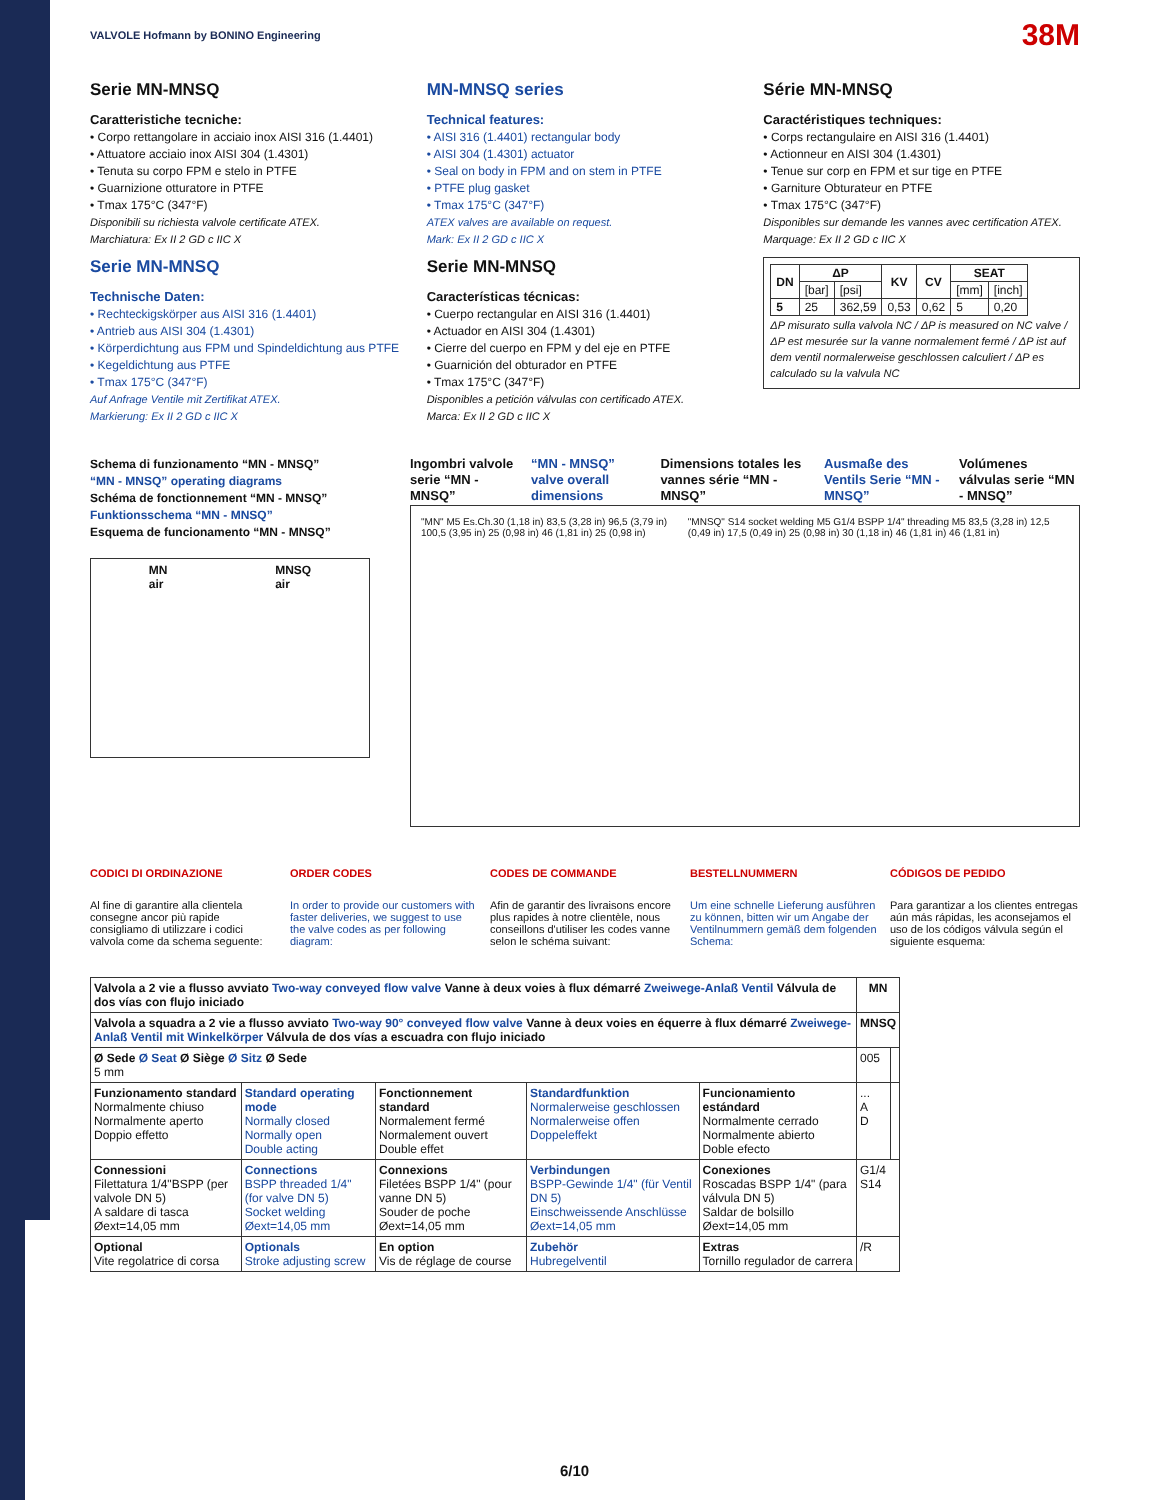VALVOLE Hofmann by BONINO Engineering
38M
Serie MN-MNSQ
Caratteristiche tecniche:
• Corpo rettangolare in acciaio inox AISI 316 (1.4401)
• Attuatore acciaio inox AISI 304 (1.4301)
• Tenuta su corpo FPM e stelo in PTFE
• Guarnizione otturatore in PTFE
• Tmax 175°C (347°F)
Disponibili su richiesta valvole certificate ATEX.
Marchiatura: Ex II 2 GD c IIC X
Serie MN-MNSQ
Technische Daten:
• Rechteckigskörper aus AISI 316 (1.4401)
• Antrieb aus AISI 304 (1.4301)
• Körperdichtung aus FPM und Spindeldichtung aus PTFE
• Kegeldichtung aus PTFE
• Tmax 175°C (347°F)
Auf Anfrage Ventile mit Zertifikat ATEX.
Markierung: Ex II 2 GD c IIC X
MN-MNSQ series
Technical features:
• AISI 316 (1.4401) rectangular body
• AISI 304 (1.4301) actuator
• Seal on body in FPM and on stem in PTFE
• PTFE plug gasket
• Tmax 175°C (347°F)
ATEX valves are available on request.
Mark: Ex II 2 GD c IIC X
Serie MN-MNSQ
Características técnicas:
• Cuerpo rectangular en AISI 316 (1.4401)
• Actuador en AISI 304 (1.4301)
• Cierre del cuerpo en FPM y del eje en PTFE
• Guarnición del obturador en PTFE
• Tmax 175°C (347°F)
Disponibles a petición válvulas con certificado ATEX.
Marca: Ex II 2 GD c IIC X
Série MN-MNSQ
Caractéristiques techniques:
• Corps rectangulaire en AISI 316 (1.4401)
• Actionneur en AISI 304 (1.4301)
• Tenue sur corp en FPM et sur tige en PTFE
• Garniture Obturateur en PTFE
• Tmax 175°C (347°F)
Disponibles sur demande les vannes avec certification ATEX.
Marquage: Ex II 2 GD c IIC X
| DN | ΔP | | KV | CV | SEAT | |
| --- | --- | --- | --- | --- | --- | --- |
| | [bar] | [psi] | | | [mm] | [inch] |
| 5 | 25 | 362,59 | 0,53 | 0,62 | 5 | 0,20 |
ΔP misurato sulla valvola NC / ΔP is measured on NC valve / ΔP est mesurée sur la vanne normalement fermé / ΔP ist auf dem ventil normalerweise geschlossen calculiert / ΔP es calculado su la valvula NC
Schema di funzionamento “MN - MNSQ”
“MN - MNSQ” operating diagrams
Schéma de fonctionnement “MN - MNSQ”
Funktionsschema “MN - MNSQ”
Esquema de funcionamento “MN - MNSQ”
MN
air MNSQ
air
Ingombri valvole serie “MN - MNSQ”
“MN - MNSQ” valve overall dimensions
Dimensions totales les vannes série “MN - MNSQ”
Ausmaße des Ventils Serie “MN - MNSQ”
Volúmenes válvulas serie “MN - MNSQ”
"MN" M5 Es.Ch.30 (1,18 in) 83,5 (3,28 in) 96,5 (3,79 in) 100,5 (3,95 in) 25 (0,98 in) 46 (1,81 in) 25 (0,98 in) "MNSQ" S14 socket welding M5 G1/4 BSPP 1/4" threading M5 83,5 (3,28 in) 12,5 (0,49 in) 17,5 (0,49 in) 25 (0,98 in) 30 (1,18 in) 46 (1,81 in) 46 (1,81 in)
CODICI DI ORDINAZIONE
Al fine di garantire alla clientela consegne ancor più rapide consigliamo di utilizzare i codici valvola come da schema seguente:
ORDER CODES
In order to provide our customers with faster deliveries, we suggest to use the valve codes as per following diagram:
CODES DE COMMANDE
Afin de garantir des livraisons encore plus rapides à notre clientèle, nous conseillons d'utiliser les codes vanne selon le schéma suivant:
BESTELLNUMMERN
Um eine schnelle Lieferung ausführen zu können, bitten wir um Angabe der Ventilnummern gemäß dem folgenden Schema:
CÓDIGOS DE PEDIDO
Para garantizar a los clientes entregas aún más rápidas, les aconsejamos el uso de los códigos válvula según el siguiente esquema:
| Valvola a 2 vie a flusso avviato Two-way conveyed flow valve Vanne à deux voies à flux démarré Zweiwege-Anlaß Ventil Válvula de dos vías con flujo iniciado | | | | | MN | |
| Valvola a squadra a 2 vie a flusso avviato Two-way 90° conveyed flow valve Vanne à deux voies en équerre à flux démarré Zweiwege-Anlaß Ventil mit Winkelkörper Válvula de dos vías a escuadra con flujo iniciado | | | | | MNSQ | |
| Ø Sede Ø Seat Ø Siège Ø Sitz Ø Sede 5 mm | | | | | 005 | |
| Funzionamento standard Normalmente chiuso Normalmente aperto Doppio effetto | Standard operating mode Normally closed Normally open Double acting | Fonctionnement standard Normalement fermé Normalement ouvert Double effet | Standardfunktion Normalerweise geschlossen Normalerweise offen Doppeleffekt | Funcionamiento estándard Normalmente cerrado Normalmente abierto Doble efecto | ... A D | |
| Connessioni Filettatura 1/4"BSPP (per valvole DN 5) A saldare di tasca Øext=14,05 mm | Connections BSPP threaded 1/4" (for valve DN 5) Socket welding Øext=14,05 mm | Connexions Filetées BSPP 1/4" (pour vanne DN 5) Souder de poche Øext=14,05 mm | Verbindungen BSPP-Gewinde 1/4" (für Ventil DN 5) Einschweissende Anschlüsse Øext=14,05 mm | Conexiones Roscadas BSPP 1/4" (para válvula DN 5) Saldar de bolsillo Øext=14,05 mm | G1/4 S14 | |
| Optional Vite regolatrice di corsa | Optionals Stroke adjusting screw | En option Vis de réglage de course | Zubehör Hubregelventil | Extras Tornillo regulador de carrera | /R | |
6/10